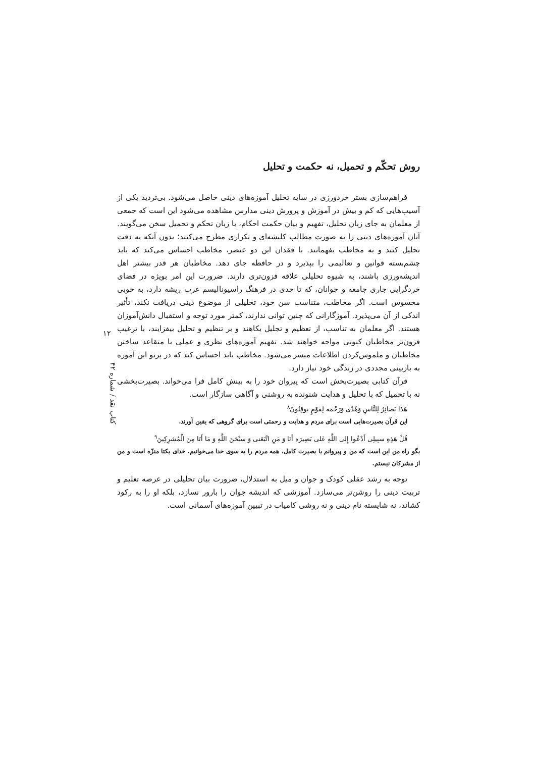روش تحکّم و تحمیل، نه حکمت و تحلیل
فراهم‌سازی بستر خردورزی در سایه تحلیل آموزه‌های دینی حاصل می‌شود. بی‌تردید یکی از آسیب‌هایی که کم و بیش در آموزش و پرورش دینی مدارس مشاهده می‌شود این است که جمعی از معلمان به جای زبان تحلیل، تفهیم و بیان حکمت احکام، با زبان تحکم و تحمیل سخن می‌گویند. آنان آموزه‌های دینی را به صورت مطالب کلیشه‌ای و تکراری مطرح می‌کنند؛ بدون آنکه به دقت تحلیل کنند و به مخاطب بفهمانند. با فقدان این دو عنصر، مخاطب احساس می‌کند که باید چشم‌بسته قوانین و تعالیمی را بپذیرد و در حافظه جای دهد. مخاطبان هر قدر بیشتر اهل اندیشه‌ورزی باشند، به شیوه تحلیلی علاقه فزون‌تری دارند. ضرورت این امر بویژه در فضای خردگرایی جاری جامعه و جوانان، که تا حدی در فرهنگ راسیونالیسم غرب ریشه دارد، به خوبی محسوس است. اگر مخاطب، متناسب سن خود، تحلیلی از موضوع دینی دریافت نکند، تأثیر اندکی از آن می‌پذیرد. آموزگارانی که چنین توانی ندارند، کمتر مورد توجه و استقبال دانش‌آموزان هستند. اگر معلمان به تناسب، از تعظیم و تجلیل بکاهند و بر تنظیم و تحلیل بیفزایند، با ترغیب فزون‌تر مخاطبان کنونی مواجه خواهند شد. تفهیم آموزه‌های نظری و عملی با متقاعد ساختن مخاطبان و ملموس‌کردن اطلاعات میسر می‌شود. مخاطب باید احساس کند که در پرتو این آموزه به بازبینی مجددی در زندگی خود نیاز دارد.
قرآن کتابی بصیرت‌بخش است که پیروان خود را به بینش کامل فرا می‌خواند. بصیرت‌بخشی نه با تحمیل که با تحلیل و هدایت شنونده به روشنی و آگاهی سازگار است.
هَذَا بَصَائِرُ لِلنَّاسِ وَهُدًى وَرَحْمَه لِقَوْمٍ یوقِنُونَ<sup>۸</sup>
این قرآن بصیرت‌هایی است برای مردم و هدایت و رحمتی است برای گروهی که یقین آورند.
قُلْ هَذِهِ سبِیلِی أَدْعُوا إِلی اللَّهِ عَلی بَصِیرَه أَنَا وَ مَنِ اتَّبَعَنی وَ سبْحَنَ اللَّهِ وَ مَا أَنَا مِنَ الْمُشرِکِینَ<sup>۹</sup>
بگو راه من این است که من و پیروانم با بصیرت کامل، همه مردم را به سوی خدا می‌خوانیم. خدای یکتا منزّه است و من از مشرکان نیستم.
توجه به رشد عقلی کودک و جوان و میل به استدلال، ضرورت بیان تحلیلی در عرصه تعلیم و تربیت دینی را روشن‌تر می‌سازد. آموزشی که اندیشه جوان را بارور نسازد، بلکه او را به رکود کشاند، نه شایسته نام دینی و نه روشی کامیاب در تبیین آموزه‌های آسمانی است.
۱۲
کتاب نقد / شماره ۴۲